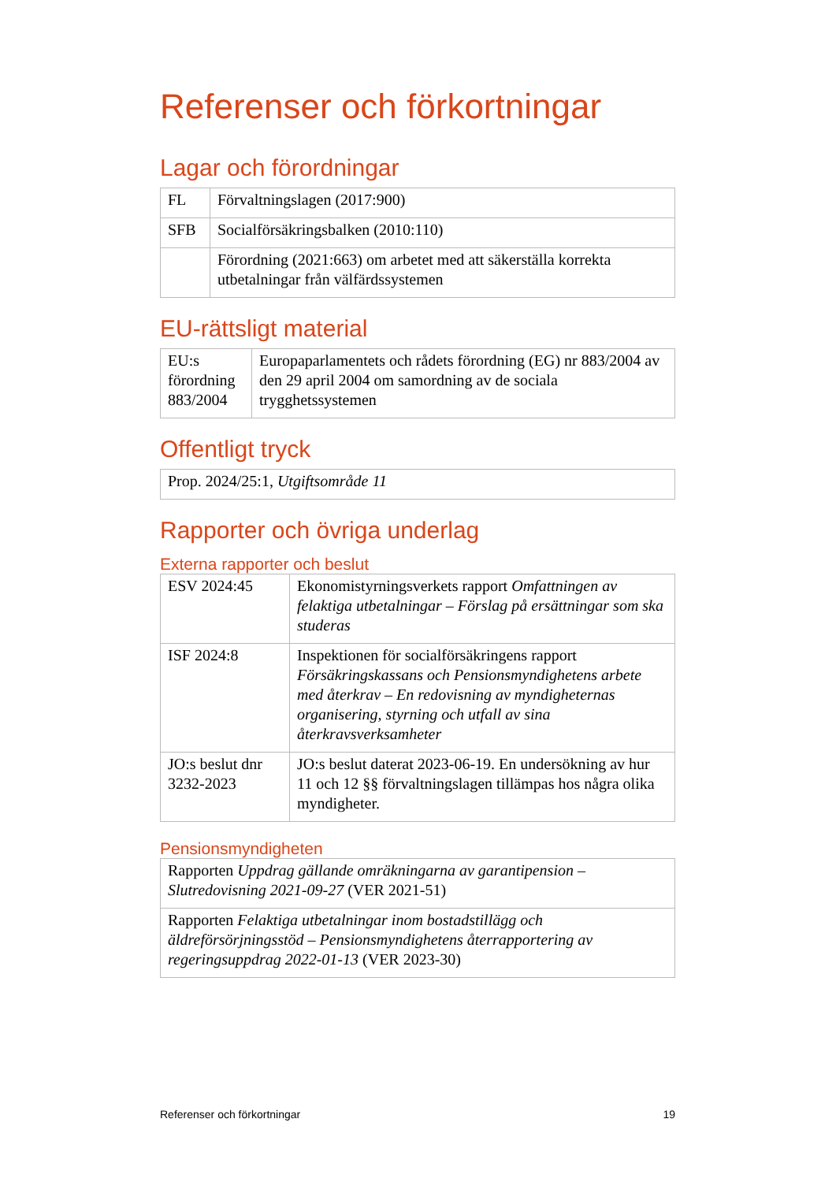Referenser och förkortningar
Lagar och förordningar
| FL | Förvaltningslagen (2017:900) |
| SFB | Socialförsäkringsbalken (2010:110) |
| | Förordning (2021:663) om arbetet med att säkerställa korrekta utbetalningar från välfärdssystemen |
EU-rättsligt material
| EU:s förordning 883/2004 | Europaparlamentets och rådets förordning (EG) nr 883/2004 av den 29 april 2004 om samordning av de sociala trygghetssystemen |
Offentligt tryck
| Prop. 2024/25:1, Utgiftsområde 11 |
Rapporter och övriga underlag
Externa rapporter och beslut
| ESV 2024:45 | Ekonomistyrningsverkets rapport Omfattningen av felaktiga utbetalningar – Förslag på ersättningar som ska studeras |
| ISF 2024:8 | Inspektionen för socialförsäkringens rapport Försäkringskassans och Pensionsmyndighetens arbete med återkrav – En redovisning av myndigheternas organisering, styrning och utfall av sina återkravsverksamheter |
| JO:s beslut dnr 3232-2023 | JO:s beslut daterat 2023-06-19. En undersökning av hur 11 och 12 §§ förvaltningslagen tillämpas hos några olika myndigheter. |
Pensionsmyndigheten
| Rapporten Uppdrag gällande omräkningarna av garantipension – Slutredovisning 2021-09-27 (VER 2021-51) |
| Rapporten Felaktiga utbetalningar inom bostadstillägg och äldreförsörjningsstöd – Pensionsmyndighetens återrapportering av regeringsuppdrag 2022-01-13 (VER 2023-30) |
Referenser och förkortningar 19